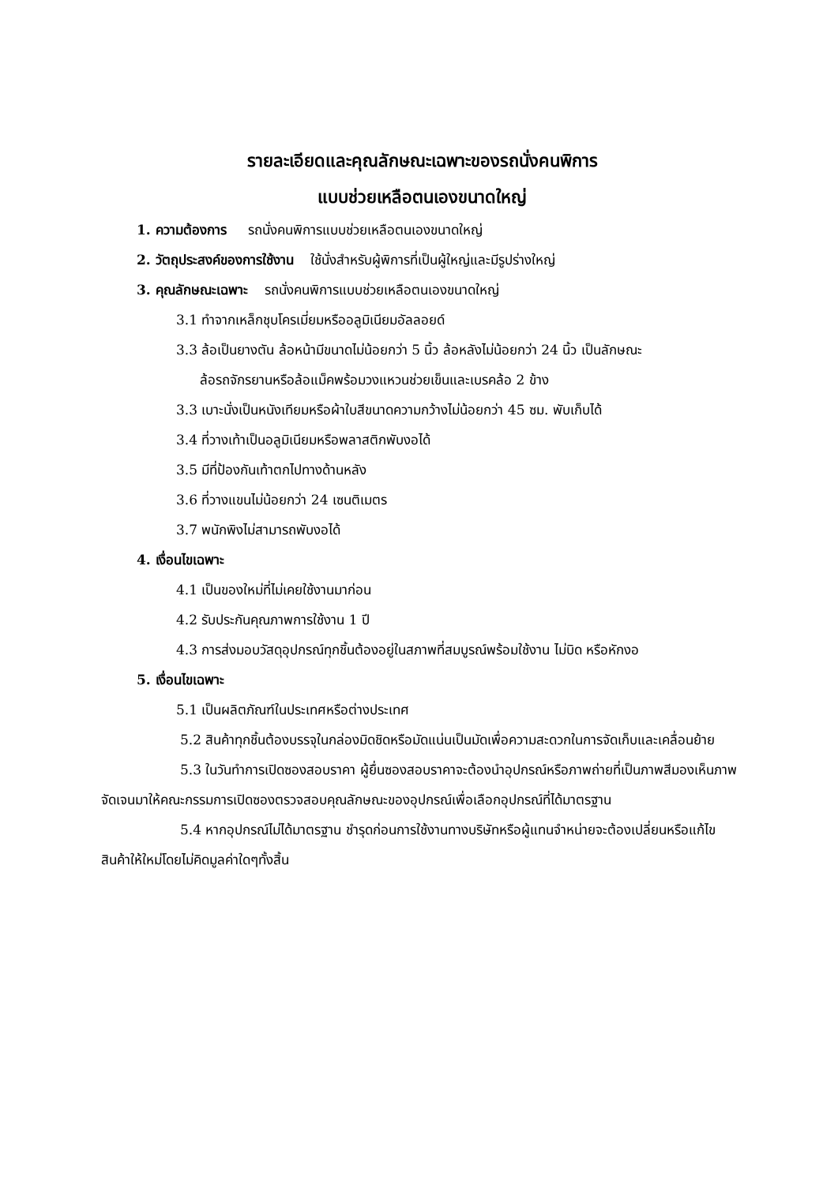รายละเอียดและคุณลักษณะเฉพาะของรถนั่งคนพิการ
แบบช่วยเหลือตนเองขนาดใหญ่
1. ความต้องการ รถนั่งคนพิการแบบช่วยเหลือตนเองขนาดใหญ่
2. วัตถุประสงค์ของการใช้งาน ใช้นั่งสำหรับผู้พิการที่เป็นผู้ใหญ่และมีรูปร่างใหญ่
3. คุณลักษณะเฉพาะ รถนั่งคนพิการแบบช่วยเหลือตนเองขนาดใหญ่
3.1 ทำจากเหล็กชุบโครเมี่ยมหรืออลูมิเนียมอัลลอยด์
3.3 ล้อเป็นยางตัน ล้อหน้ามีขนาดไม่น้อยกว่า 5 นิ้ว ล้อหลังไม่น้อยกว่า 24 นิ้ว เป็นลักษณะ
ล้อรถจักรยานหรือล้อแม็คพร้อมวงแหวนช่วยเข็นและเบรคล้อ 2 ข้าง
3.3 เบาะนั่งเป็นหนังเทียมหรือผ้าใบสีขนาดความกว้างไม่น้อยกว่า 45 ซม. พับเก็บได้
3.4 ที่วางเท้าเป็นอลูมิเนียมหรือพลาสติกพับงอได้
3.5 มีที่ป้องกันเท้าตกไปทางด้านหลัง
3.6 ที่วางแขนไม่น้อยกว่า 24 เซนติเมตร
3.7 พนักพิงไม่สามารถพับงอได้
4. เงื่อนไขเฉพาะ
4.1 เป็นของใหม่ที่ไม่เคยใช้งานมาก่อน
4.2 รับประกันคุณภาพการใช้งาน 1 ปี
4.3 การส่งมอบวัสดุอุปกรณ์ทุกชิ้นต้องอยู่ในสภาพที่สมบูรณ์พร้อมใช้งาน ไม่บิด หรือหักงอ
5. เงื่อนไขเฉพาะ
5.1 เป็นผลิตภัณฑ์ในประเทศหรือต่างประเทศ
5.2 สินค้าทุกชิ้นต้องบรรจุในกล่องมิดชิดหรือมัดแน่นเป็นมัดเพื่อความสะดวกในการจัดเก็บและเคลื่อนย้าย
5.3 ในวันทำการเปิดซองสอบราคา ผู้ยื่นซองสอบราคาจะต้องนำอุปกรณ์หรือภาพถ่ายที่เป็นภาพสีมองเห็นภาพจัดเจนมาให้คณะกรรมการเปิดซองตรวจสอบคุณลักษณะของอุปกรณ์เพื่อเลือกอุปกรณ์ที่ได้มาตรฐาน
5.4 หากอุปกรณ์ไม่ได้มาตรฐาน ชำรุดก่อนการใช้งานทางบริษัทหรือผู้แทนจำหน่ายจะต้องเปลี่ยนหรือแก้ไขสินค้าให้ใหม่โดยไม่คิดมูลค่าใดๆทั้งสิ้น